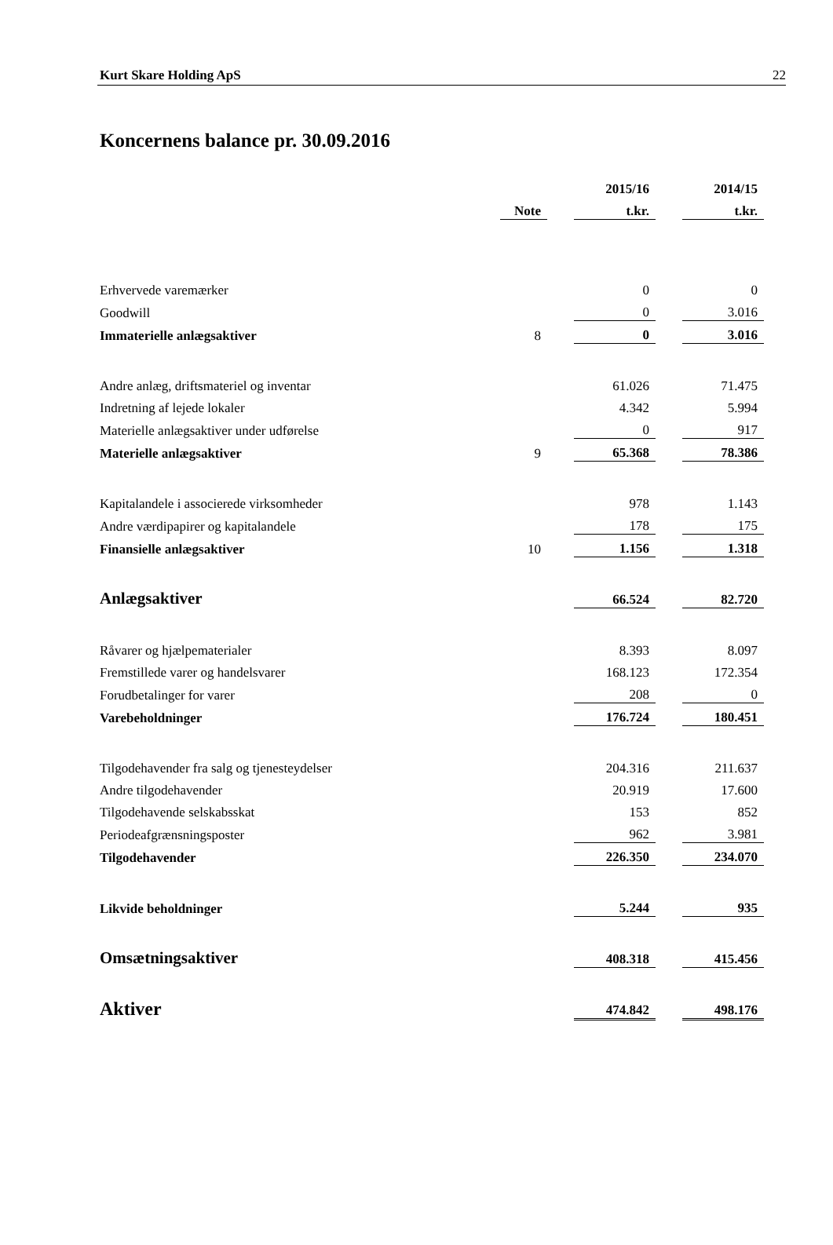Kurt Skare Holding ApS 22
Koncernens balance pr. 30.09.2016
| | | | 2015/16 | | 2014/15 |
| | Note | | t.kr. | | t.kr. |
| Erhvervede varemærker | | | 0 | | 0 |
| Goodwill | | | 0 | | 3.016 |
| Immaterielle anlægsaktiver | 8 | | 0 | | 3.016 |
| Andre anlæg, driftsmateriel og inventar | | | 61.026 | | 71.475 |
| Indretning af lejede lokaler | | | 4.342 | | 5.994 |
| Materielle anlægsaktiver under udførelse | | | 0 | | 917 |
| Materielle anlægsaktiver | 9 | | 65.368 | | 78.386 |
| Kapitalandele i associerede virksomheder | | | 978 | | 1.143 |
| Andre værdipapirer og kapitalandele | | | 178 | | 175 |
| Finansielle anlægsaktiver | 10 | | 1.156 | | 1.318 |
| Anlægsaktiver | | | 66.524 | | 82.720 |
| Råvarer og hjælpematerialer | | | 8.393 | | 8.097 |
| Fremstillede varer og handelsvarer | | | 168.123 | | 172.354 |
| Forudbetalinger for varer | | | 208 | | 0 |
| Varebeholdninger | | | 176.724 | | 180.451 |
| Tilgodehavender fra salg og tjenesteydelser | | | 204.316 | | 211.637 |
| Andre tilgodehavender | | | 20.919 | | 17.600 |
| Tilgodehavende selskabsskat | | | 153 | | 852 |
| Periodeafgrænsningsposter | | | 962 | | 3.981 |
| Tilgodehavender | | | 226.350 | | 234.070 |
| Likvide beholdninger | | | 5.244 | | 935 |
| Omsætningsaktiver | | | 408.318 | | 415.456 |
| Aktiver | | | 474.842 | | 498.176 |